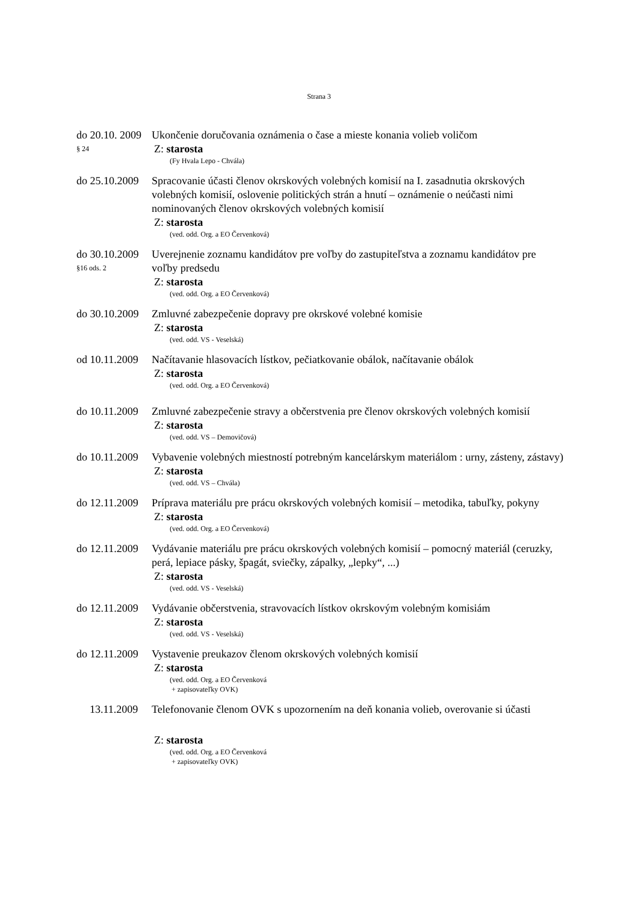Strana 3
do 20.10. 2009
§ 24
Ukončenie doručovania oznámenia o čase a mieste konania volieb voličom
Z: starosta
(Fy Hvala Lepo - Chvála)
do 25.10.2009
Spracovanie účasti členov okrskových volebných komisií na I. zasadnutia okrskových volebných komisií, oslovenie politických strán a hnutí – oznámenie o neúčasti nimi nominovaných členov okrskových volebných komisií
Z: starosta
(ved. odd. Org. a EO Červenková)
do 30.10.2009
§16 ods. 2
Uverejnenie zoznamu kandidátov pre voľby do zastupiteľstva a zoznamu kandidátov pre voľby predsedu
Z: starosta
(ved. odd. Org. a EO Červenková)
do 30.10.2009
Zmluvné zabezpečenie dopravy pre okrskové volebné komisie
Z: starosta
(ved. odd. VS - Veselská)
od 10.11.2009
Načítavanie hlasovacích lístkov, pečiatkovanie obálok, načítavanie obálok
Z: starosta
(ved. odd. Org. a EO Červenková)
do 10.11.2009
Zmluvné zabezpečenie stravy a občerstvenia pre členov okrskových volebných komisií
Z: starosta
(ved. odd. VS – Demovičová)
do 10.11.2009
Vybavenie volebných miestností potrebným kancelárskym materiálom : urny, zásteny, zástavy)
Z: starosta
(ved. odd. VS – Chvála)
do 12.11.2009
Príprava materiálu pre prácu okrskových volebných komisií – metodika, tabuľky, pokyny
Z: starosta
(ved. odd. Org. a EO Červenková)
do 12.11.2009
Vydávanie materiálu pre prácu okrskových volebných komisií – pomocný materiál (ceruzky, perá, lepiace pásky, špagát, sviečky, zápalky, „lepky“, ...)
Z: starosta
(ved. odd. VS - Veselská)
do 12.11.2009
Vydávanie občerstvenia, stravovacích lístkov okrskovým volebným komisiám
Z: starosta
(ved. odd. VS - Veselská)
do 12.11.2009
Vystavenie preukazov členom okrskových volebných komisií
Z: starosta
(ved. odd. Org. a EO Červenková
+ zapisovateľky OVK)
13.11.2009
Telefonovanie členom OVK s upozornením na deň konania volieb, overovanie si účasti
Z: starosta
(ved. odd. Org. a EO Červenková
+ zapisovateľky OVK)